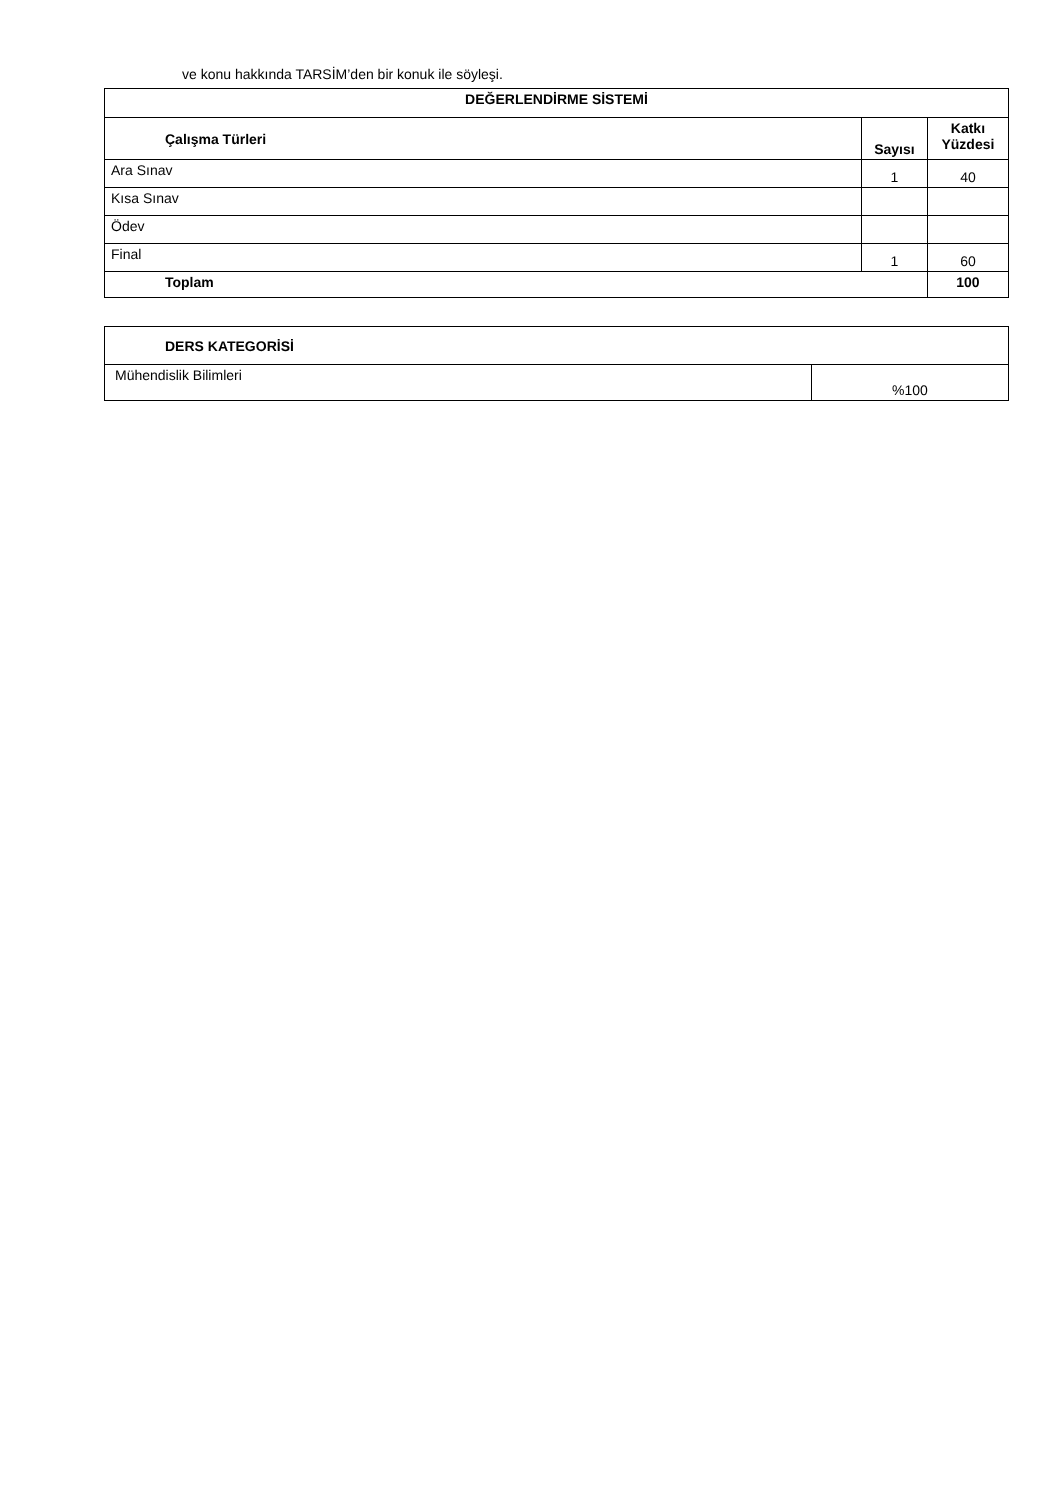ve konu hakkında TARSİM’den bir konuk ile söyleşi.
| DEĞERLENDİRME SİSTEMİ | | |
| --- | --- | --- |
| Çalışma Türleri | Sayısı | Katkı Yüzdesi |
| Ara Sınav | 1 | 40 |
| Kısa Sınav | | |
| Ödev | | |
| Final | 1 | 60 |
| Toplam | | 100 |
| DERS KATEGORİSİ | |
| --- | --- |
| Mühendislik Bilimleri | %100 |